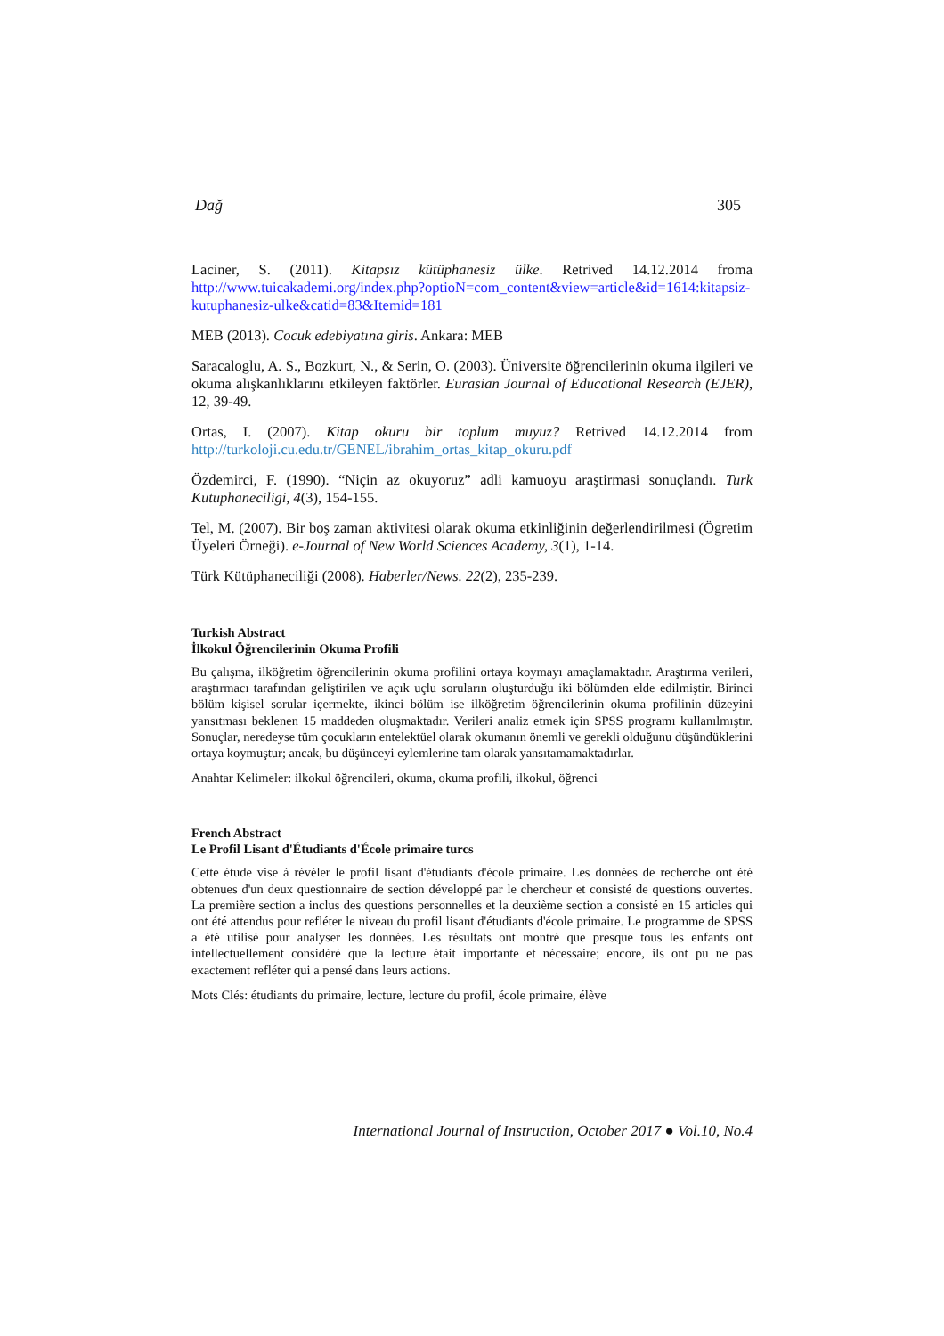Dağ 305
Laciner, S. (2011). Kitapsız kütüphanesiz ülke. Retrived 14.12.2014 froma http://www.tuicakademi.org/index.php?optioN=com_content&view=article&id=1614:kitapsiz-kutuphanesiz-ulke&catid=83&Itemid=181
MEB (2013). Cocuk edebiyatına giris. Ankara: MEB
Saracaloglu, A. S., Bozkurt, N., & Serin, O. (2003). Üniversite öğrencilerinin okuma ilgileri ve okuma alışkanlıklarını etkileyen faktörler. Eurasian Journal of Educational Research (EJER), 12, 39-49.
Ortas, I. (2007). Kitap okuru bir toplum muyuz? Retrived 14.12.2014 from http://turkoloji.cu.edu.tr/GENEL/ibrahim_ortas_kitap_okuru.pdf
Özdemirci, F. (1990). “Niçin az okuyoruz” adli kamuoyu araştirmasi sonuçlandı. Turk Kutuphaneciligi, 4(3), 154-155.
Tel, M. (2007). Bir boş zaman aktivitesi olarak okuma etkinliğinin değerlendirilmesi (Ögretim Üyeleri Örneği). e-Journal of New World Sciences Academy, 3(1), 1-14.
Türk Kütüphaneciliği (2008). Haberler/News. 22(2), 235-239.
Turkish Abstract
İlkokul Öğrencilerinin Okuma Profili
Bu çalışma, ilköğretim öğrencilerinin okuma profilini ortaya koymayı amaçlamaktadır. Araştırma verileri, araştırmacı tarafından geliştirilen ve açık uçlu soruların oluşturduğu iki bölümden elde edilmiştir. Birinci bölüm kişisel sorular içermekte, ikinci bölüm ise ilköğretim öğrencilerinin okuma profilinin düzeyini yansıtması beklenen 15 maddeden oluşmaktadır. Verileri analiz etmek için SPSS programı kullanılmıştır. Sonuçlar, neredeyse tüm çocukların entelektüel olarak okumanın önemli ve gerekli olduğunu düşündüklerini ortaya koymuştur; ancak, bu düşünceyi eylemlerine tam olarak yansıtamamaktadırlar.
Anahtar Kelimeler: ilkokul öğrencileri, okuma, okuma profili, ilkokul, öğrenci
French Abstract
Le Profil Lisant d'Étudiants d'École primaire turcs
Cette étude vise à révéler le profil lisant d'étudiants d'école primaire. Les données de recherche ont été obtenues d'un deux questionnaire de section développé par le chercheur et consisté de questions ouvertes. La première section a inclus des questions personnelles et la deuxième section a consisté en 15 articles qui ont été attendus pour refléter le niveau du profil lisant d'étudiants d'école primaire. Le programme de SPSS a été utilisé pour analyser les données. Les résultats ont montré que presque tous les enfants ont intellectuellement considéré que la lecture était importante et nécessaire; encore, ils ont pu ne pas exactement refléter qui a pensé dans leurs actions.
Mots Clés: étudiants du primaire, lecture, lecture du profil, école primaire, élève
International Journal of Instruction, October 2017 ● Vol.10, No.4